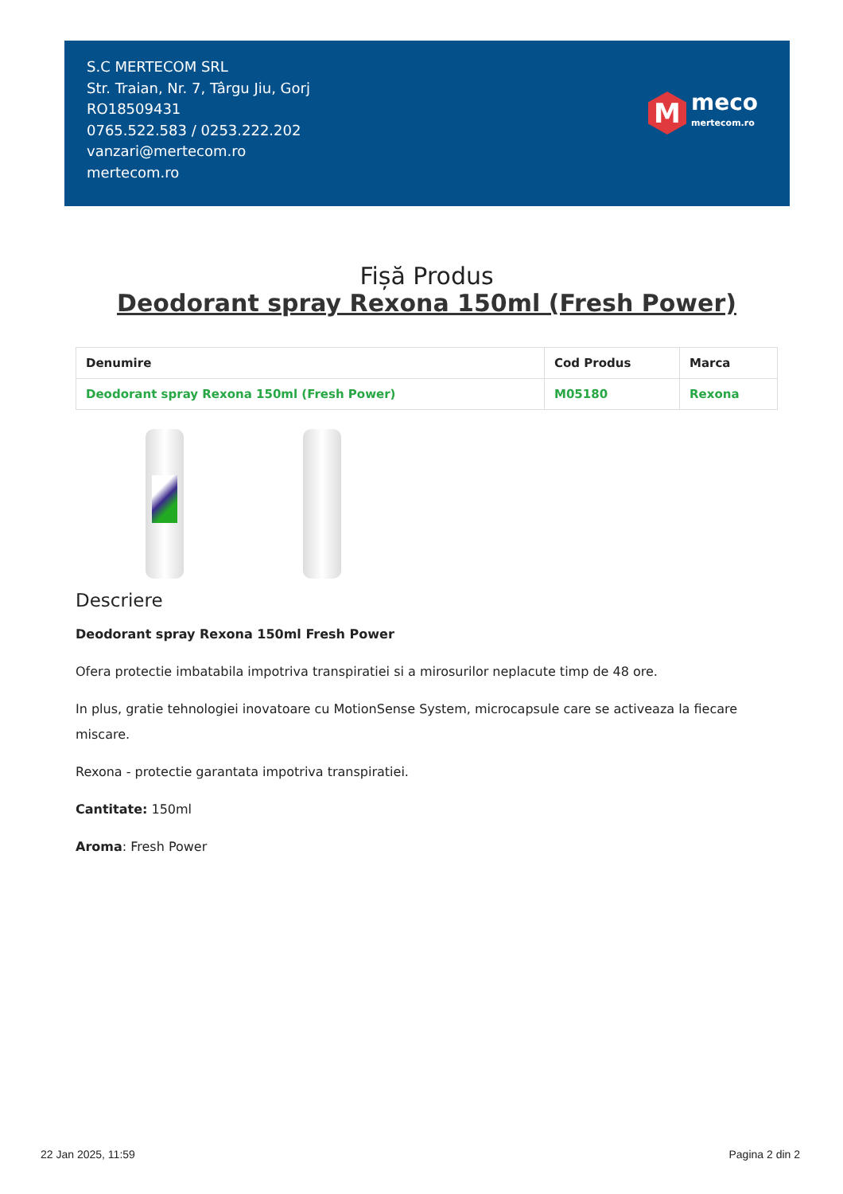S.C MERTECOM SRL
Str. Traian, Nr. 7, Târgu Jiu, Gorj
RO18509431
0765.522.583 / 0253.222.202
vanzari@mertecom.ro
mertecom.ro
M
meco
mertecom.ro
Fișă Produs
Deodorant spray Rexona 150ml (Fresh Power)
| Denumire | Cod Produs | Marca |
| --- | --- | --- |
| Deodorant spray Rexona 150ml (Fresh Power) | M05180 | Rexona |
Descriere
Deodorant spray Rexona 150ml Fresh Power
Ofera protectie imbatabila impotriva transpiratiei si a mirosurilor neplacute timp de 48 ore.
In plus, gratie tehnologiei inovatoare cu MotionSense System, microcapsule care se activeaza la fiecare miscare.
Rexona - protectie garantata impotriva transpiratiei.
Cantitate: 150ml
Aroma: Fresh Power
22 Jan 2025, 11:59 Pagina 2 din 2